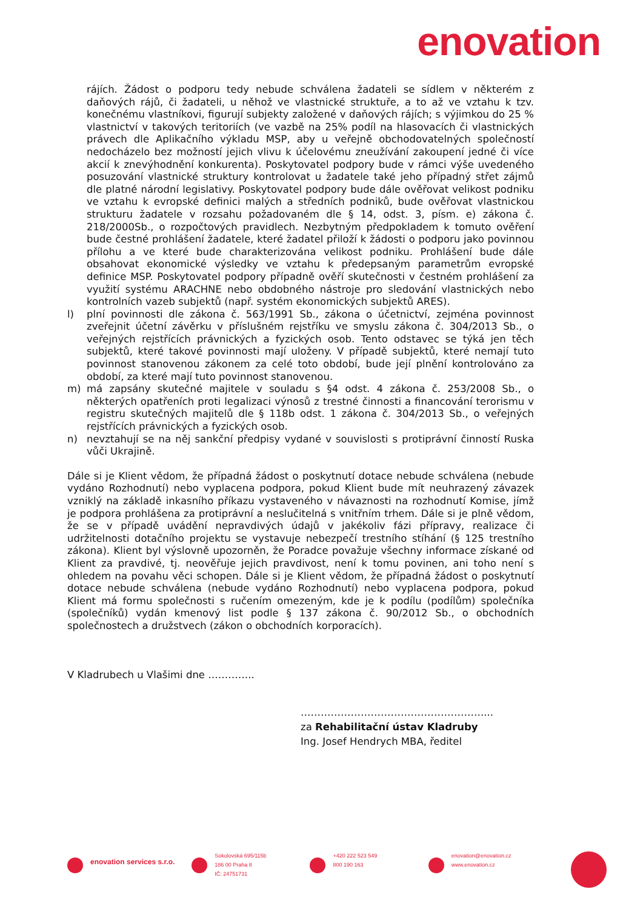enovation
rájích. Žádost o podporu tedy nebude schválena žadateli se sídlem v některém z daňových rájů, či žadateli, u něhož ve vlastnické struktuře, a to až ve vztahu k tzv. konečnému vlastníkovi, figurují subjekty založené v daňových rájích; s výjimkou do 25 % vlastnictví v takových teritoriích (ve vazbě na 25% podíl na hlasovacích či vlastnických právech dle Aplikačního výkladu MSP, aby u veřejně obchodovatelných společností nedocházelo bez možností jejich vlivu k účelovému zneužívání zakoupení jedné či více akcií k znevýhodnění konkurenta). Poskytovatel podpory bude v rámci výše uvedeného posuzování vlastnické struktury kontrolovat u žadatele také jeho případný střet zájmů dle platné národní legislativy. Poskytovatel podpory bude dále ověřovat velikost podniku ve vztahu k evropské definici malých a středních podniků, bude ověřovat vlastnickou strukturu žadatele v rozsahu požadovaném dle § 14, odst. 3, písm. e) zákona č. 218/2000Sb., o rozpočtových pravidlech. Nezbytným předpokladem k tomuto ověření bude čestné prohlášení žadatele, které žadatel přiloží k žádosti o podporu jako povinnou přílohu a ve které bude charakterizována velikost podniku. Prohlášení bude dále obsahovat ekonomické výsledky ve vztahu k předepsaným parametrům evropské definice MSP. Poskytovatel podpory případně ověří skutečnosti v čestném prohlášení za využití systému ARACHNE nebo obdobného nástroje pro sledování vlastnických nebo kontrolních vazeb subjektů (např. systém ekonomických subjektů ARES).
l) plní povinnosti dle zákona č. 563/1991 Sb., zákona o účetnictví, zejména povinnost zveřejnit účetní závěrku v příslušném rejstříku ve smyslu zákona č. 304/2013 Sb., o veřejných rejstřících právnických a fyzických osob. Tento odstavec se týká jen těch subjektů, které takové povinnosti mají uloženy. V případě subjektů, které nemají tuto povinnost stanovenou zákonem za celé toto období, bude její plnění kontrolováno za období, za které mají tuto povinnost stanovenou.
m) má zapsány skutečné majitele v souladu s §4 odst. 4 zákona č. 253/2008 Sb., o některých opatřeních proti legalizaci výnosů z trestné činnosti a financování terorismu v registru skutečných majitelů dle § 118b odst. 1 zákona č. 304/2013 Sb., o veřejných rejstřících právnických a fyzických osob.
n) nevztahují se na něj sankční předpisy vydané v souvislosti s protiprávní činností Ruska vůči Ukrajině.
Dále si je Klient vědom, že případná žádost o poskytnutí dotace nebude schválena (nebude vydáno Rozhodnutí) nebo vyplacena podpora, pokud Klient bude mít neuhrazený závazek vzniklý na základě inkasního příkazu vystaveného v návaznosti na rozhodnutí Komise, jímž je podpora prohlášena za protiprávní a neslučitelná s vnitřním trhem. Dále si je plně vědom, že se v případě uvádění nepravdivých údajů v jakékoliv fázi přípravy, realizace či udržitelnosti dotačního projektu se vystavuje nebezpečí trestního stíhání (§ 125 trestního zákona). Klient byl výslovně upozorněn, že Poradce považuje všechny informace získané od Klient za pravdivé, tj. neověřuje jejich pravdivost, není k tomu povinen, ani toho není s ohledem na povahu věci schopen. Dále si je Klient vědom, že případná žádost o poskytnutí dotace nebude schválena (nebude vydáno Rozhodnutí) nebo vyplacena podpora, pokud Klient má formu společnosti s ručením omezeným, kde je k podílu (podílům) společníka (společníků) vydán kmenový list podle § 137 zákona č. 90/2012 Sb., o obchodních společnostech a družstvech (zákon o obchodních korporacích).
V Kladrubech u Vlašimi dne …………..
………………………………………………....
za Rehabilitační ústav Kladruby
Ing. Josef Hendrych MBA, ředitel
enovation services s.r.o.
Sokolovská 695/115b
186 00 Praha 8
IČ: 24751731
+420 222 523 549
800 190 163
enovation@enovation.cz
www.enovation.cz